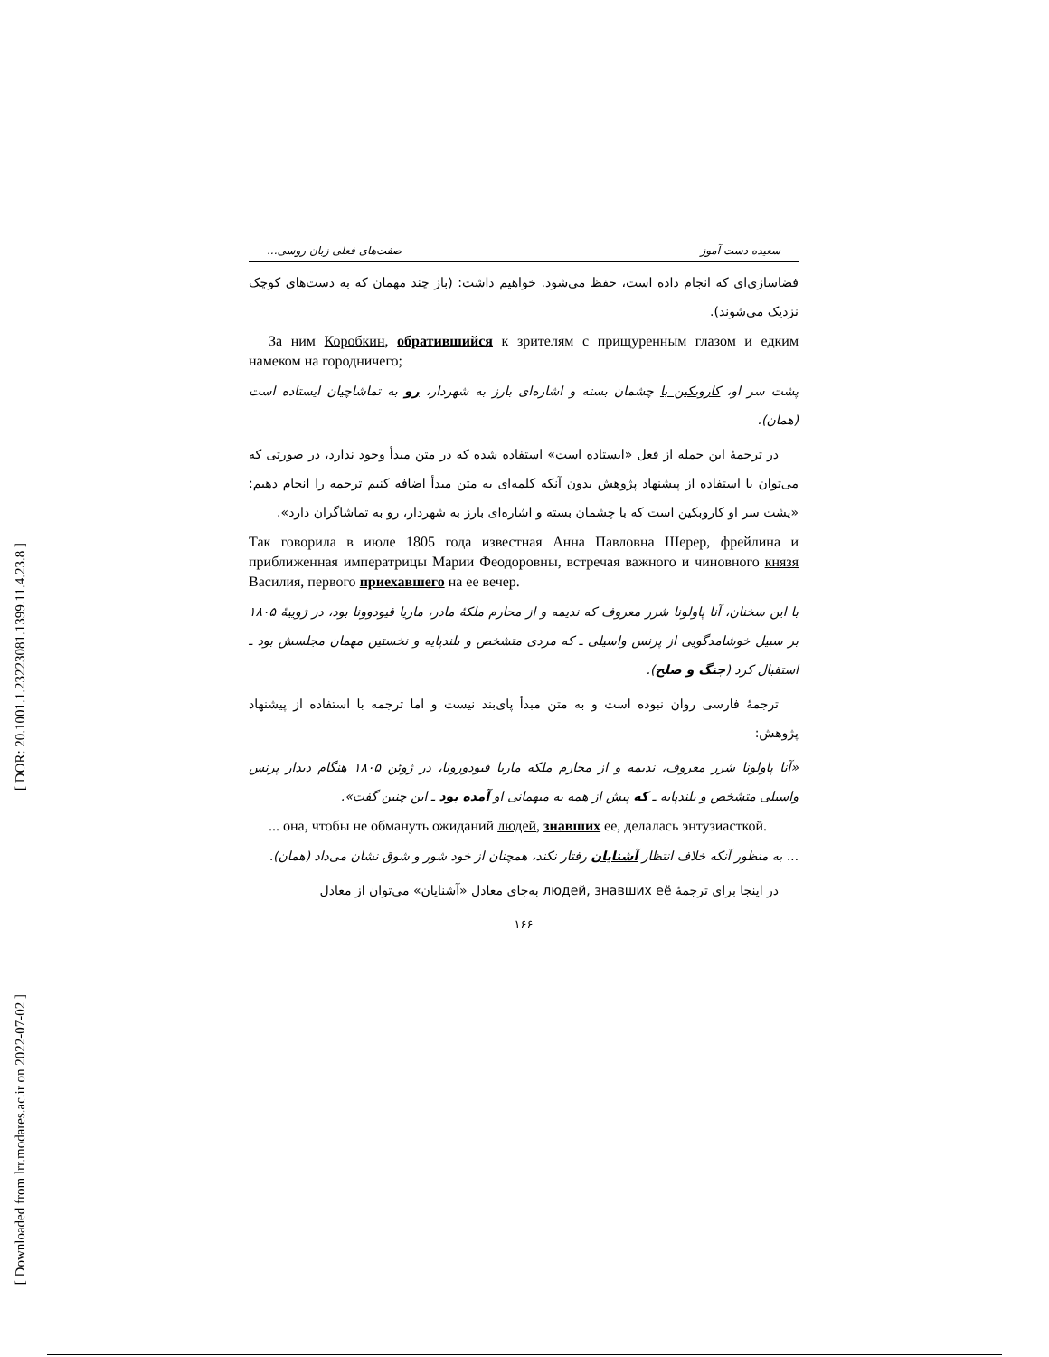[ DOR: 20.1001.1.23223081.1399.11.4.23.8 ]
[ Downloaded from lrr.modares.ac.ir on 2022-07-02 ]
سعیده دست آموز صفت‌های فعلی زبان روسی...
فضاسازی‌ای که انجام داده است، حفظ می‌شود. خواهیم داشت: (باز چند مهمان که به دست‌های کوچک نزدیک می‌شوند).
За ним Коробкин, обратившийся к зрителям с прищуренным глазом и едким намеком на городничего;
پشت سر او، کاروبکین با چشمان بسته و اشاره‌ای بارز به شهردار، رو به تماشاچیان ایستاده است (همان).
در ترجمهٔ این جمله از فعل «ایستاده است» استفاده شده که در متن مبدأ وجود ندارد، در صورتی که می‌توان با استفاده از پیشنهاد پژوهش بدون آنکه کلمه‌ای به متن مبدأ اضافه کنیم ترجمه را انجام دهیم: «پشت سر او کاروبکین است که با چشمان بسته و اشاره‌ای بارز به شهردار، رو به تماشاگران دارد».
Так говорила в июле 1805 года известная Анна Павловна Шерер, фрейлина и приближенная императрицы Марии Феодоровны, встречая важного и чиновного князя Василия, первого приехавшего на ее вечер.
با این سخنان، آنا پاولونا شرر معروف که ندیمه و از محارم ملکهٔ مادر، ماریا فیودوونا بود، در ژوییهٔ ۱۸۰۵ بر سبیل خوشامدگویی از پرنس واسیلی ـ که مردی متشخص و بلندپایه و نخستین مهمان مجلسش بود ـ استقبال کرد (جنگ و صلح).
ترجمهٔ فارسی روان نبوده است و به متن مبدأ پای‌بند نیست و اما ترجمه با استفاده از پیشنهاد پژوهش:
«آنا پاولونا شرر معروف، ندیمه و از محارم ملکه ماریا فیودورونا، در ژوئن ۱۸۰۵ هنگام دیدار پرنس واسیلی متشخص و بلندپایه ـ که پیش از همه به میهمانی او آمده بود ـ این چنین گفت».
... она, чтобы не обмануть ожиданий людей, знавших ее, делалась энтузиасткой.
... به منظور آنکه خلاف انتظار آشنایان رفتار نکند، همچنان از خود شور و شوق نشان می‌داد (همان).
در اینجا برای ترجمهٔ людей, знавших её به‌جای معادل «آشنایان» می‌توان از معادل
۱۶۶